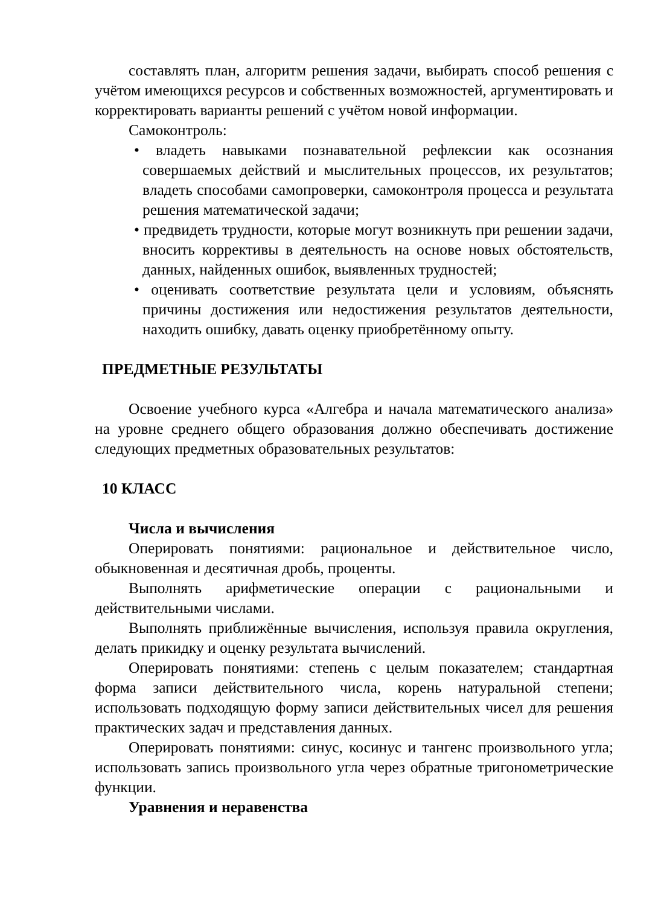составлять план, алгоритм решения задачи, выбирать способ решения с учётом имеющихся ресурсов и собственных возможностей, аргументировать и корректировать варианты решений с учётом новой информации.
Самоконтроль:
• владеть навыками познавательной рефлексии как осознания совершаемых действий и мыслительных процессов, их результатов; владеть способами самопроверки, самоконтроля процесса и результата решения математической задачи;
• предвидеть трудности, которые могут возникнуть при решении задачи, вносить коррективы в деятельность на основе новых обстоятельств, данных, найденных ошибок, выявленных трудностей;
• оценивать соответствие результата цели и условиям, объяснять причины достижения или недостижения результатов деятельности, находить ошибку, давать оценку приобретённому опыту.
ПРЕДМЕТНЫЕ РЕЗУЛЬТАТЫ
Освоение учебного курса «Алгебра и начала математического анализа» на уровне среднего общего образования должно обеспечивать достижение следующих предметных образовательных результатов:
10 КЛАСС
Числа и вычисления
Оперировать понятиями: рациональное и действительное число, обыкновенная и десятичная дробь, проценты.
Выполнять арифметические операции с рациональными и действительными числами.
Выполнять приближённые вычисления, используя правила округления, делать прикидку и оценку результата вычислений.
Оперировать понятиями: степень с целым показателем; стандартная форма записи действительного числа, корень натуральной степени; использовать подходящую форму записи действительных чисел для решения практических задач и представления данных.
Оперировать понятиями: синус, косинус и тангенс произвольного угла; использовать запись произвольного угла через обратные тригонометрические функции.
Уравнения и неравенства